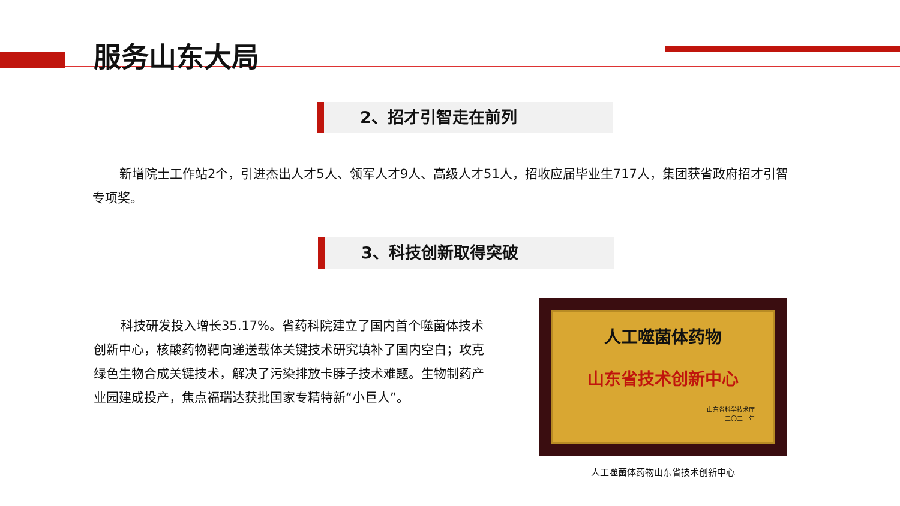服务山东大局
2、招才引智走在前列
新增院士工作站2个，引进杰出人才5人、领军人才9人、高级人才51人，招收应届毕业生717人，集团获省政府招才引智专项奖。
3、科技创新取得突破
科技研发投入增长35.17%。省药科院建立了国内首个噬菌体技术创新中心，核酸药物靶向递送载体关键技术研究填补了国内空白；攻克绿色生物合成关键技术，解决了污染排放卡脖子技术难题。生物制药产业园建成投产，焦点福瑞达获批国家专精特新“小巨人”。
人工噬菌体药物
山东省技术创新中心
山东省科学技术厅
二〇二一年
人工噬菌体药物山东省技术创新中心